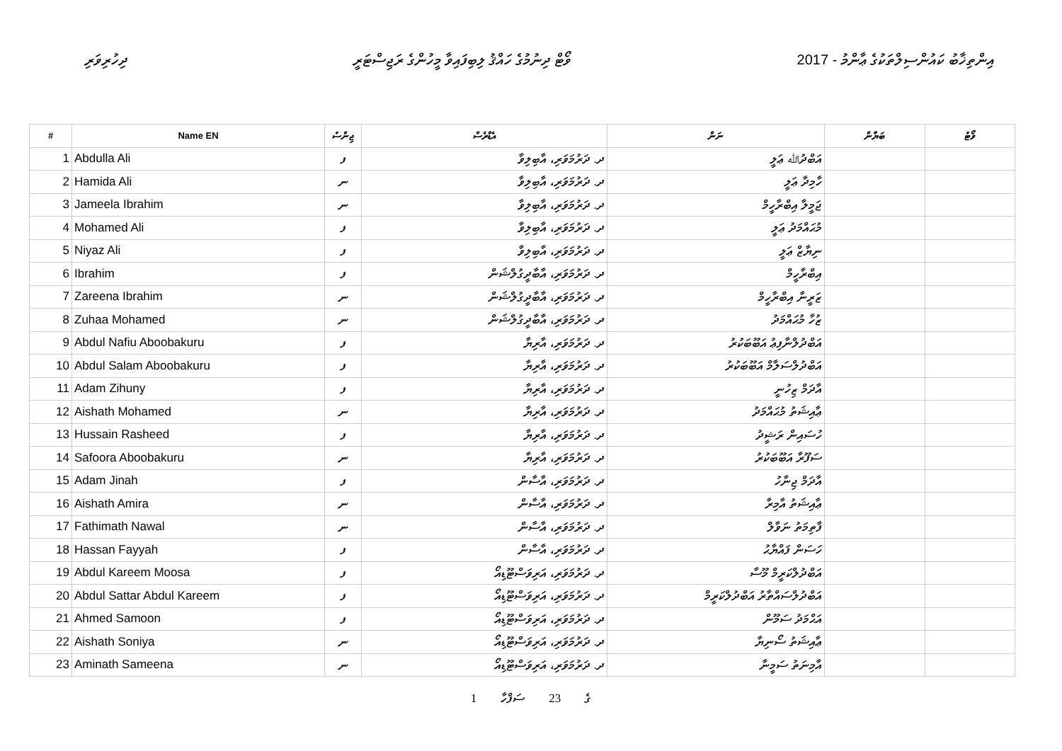ދިހުރިވަރި ވޯޓް ދިނުމުގެ ހައްޤު ލިބިފައިވާ މީހުންގެ ރަޖިސްޓަރީ 2017 - އިންތިޚާބު ކައުންސިލްތަކުގެ ޢާންމު
| # | Name EN | ޖިންސު | އެޑްރެސް | ނަން | ބަޔާން | ވޯޓު |
| --- | --- | --- | --- | --- | --- | --- |
| 1 | Abdulla Ali | ފ | ދ. ދަރުމަވަރި، އާބިލިވާ | އަބްދުﷲ ޢަލީ | | |
| 2 | Hamida Ali | ނ | ދ. ދަރުމަވަރި، އާބިލިވާ | ހާމިދާ ޢަލީ | | |
| 3 | Jameela Ibrahim | ނ | ދ. ދަރުމަވަރި، އާބިލިވާ | ޖަމީލާ އިބްރާހީމް | | |
| 4 | Mohamed Ali | ފ | ދ. ދަރުމަވަރި، އާބިލިވާ | މުޙައްމަދު ޢަލީ | | |
| 5 | Niyaz Ali | ފ | ދ. ދަރުމަވަރި، އާބިލިވާ | ނިޔާޒް ޢަލީ | | |
| 6 | Ibrahim | ފ | ދ. ދަރުމަވަރި، އާބާދީގުލްޝަން | އިބްރާހީމް | | |
| 7 | Zareena Ibrahim | ނ | ދ. ދަރުމަވަރި، އާބާދީގުލްޝަން | ޒަރީނާ އިބްރާހީމް | | |
| 8 | Zuhaa Mohamed | ނ | ދ. ދަރުމަވަރި، އާބާދީގުލްޝަން | ޒުހާ މުޙައްމަދު | | |
| 9 | Abdul Nafiu Aboobakuru | ފ | ދ. ދަރުމަވަރި، އާރިޔާ | އަބްދުލްނާފިޢު އަބޫބަކުރު | | |
| 10 | Abdul Salam Aboobakuru | ފ | ދ. ދަރުމަވަރި، އާރިޔާ | އަބްދުލްސަލާމް އަބޫބަކުރު | | |
| 11 | Adam Zihuny | ފ | ދ. ދަރުމަވަރި، އާރިޔާ | އާދަމް ޒިހުނީ | | |
| 12 | Aishath Mohamed | ނ | ދ. ދަރުމަވަރި، އާރިޔާ | ޢާއިޝަތު މުޙައްމަދު | | |
| 13 | Hussain Rasheed | ފ | ދ. ދަރުމަވަރި، އާރިޔާ | ހުސައިން ރަޝީދު | | |
| 14 | Safoora Aboobakuru | ނ | ދ. ދަރުމަވަރި، އާރިޔާ | ސަފޫރާ އަބޫބަކުރު | | |
| 15 | Adam Jinah | ފ | ދ. ދަރުމަވަރި، އާސާން | އާދަމް ޖިނާހު | | |
| 16 | Aishath Amira | ނ | ދ. ދަރުމަވަރި، އާސާން | ޢާއިޝަތު އާމިރާ | | |
| 17 | Fathimath Nawal | ނ | ދ. ދަރުމަވަރި، އާސާން | ފާތިމަތު ނަވާލް | | |
| 18 | Hassan Fayyah | ފ | ދ. ދަރުމަވަރި، އާސާން | ހަސަން ފައްޔާޙު | | |
| 19 | Abdul Kareem Moosa | ފ | ދ. ދަރުމަވަރި، އަރިވަސްޓޫޑިއޯ | އަބްދުލްކަރީމް މޫސާ | | |
| 20 | Abdul Sattar Abdul Kareem | ފ | ދ. ދަރުމަވަރި، އަރިވަސްޓޫޑިއޯ | އަބްދުލްސައްތާރު އަބްދުލްކަރީމް | | |
| 21 | Ahmed Samoon | ފ | ދ. ދަރުމަވަރި، އަރިވަސްޓޫޑިއޯ | އަޙްމަދު ސަމޫން | | |
| 22 | Aishath Soniya | ނ | ދ. ދަރުމަވަރި، އަރިވަސްޓޫޑިއޯ | ޢާއިޝަތު ސޯނިޔާ | | |
| 23 | Aminath Sameena | ނ | ދ. ދަރުމަވަރި، އަރިވަސްޓޫޑިއޯ | އާމިނަތު ސަމީނާ | | |
1 ގެ 23 ސަފްހާ